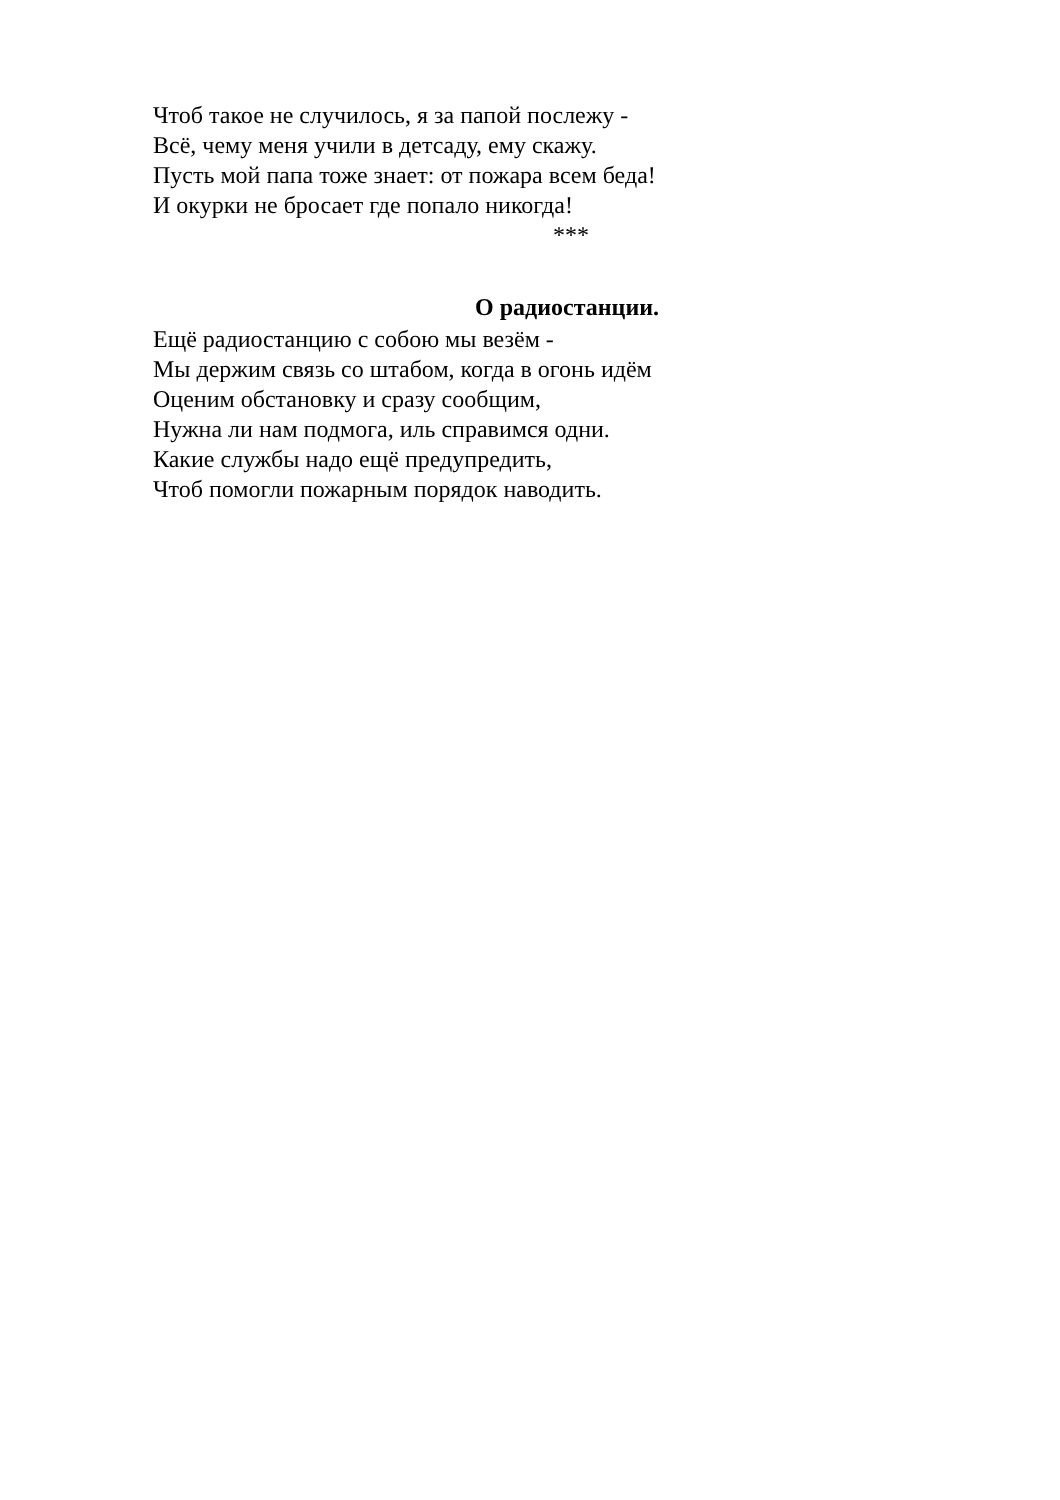Чтоб такое не случилось, я за папой послежу -
Всё, чему меня учили в детсаду, ему скажу.
Пусть мой папа тоже знает: от пожара всем беда!
И окурки не бросает где попало никогда!
***
О радиостанции.
Ещё радиостанцию с собою мы везём -
Мы держим связь со штабом, когда в огонь идём
Оценим обстановку и сразу сообщим,
Нужна ли нам подмога, иль справимся одни.
Какие службы надо ещё предупредить,
Чтоб помогли пожарным порядок наводить.